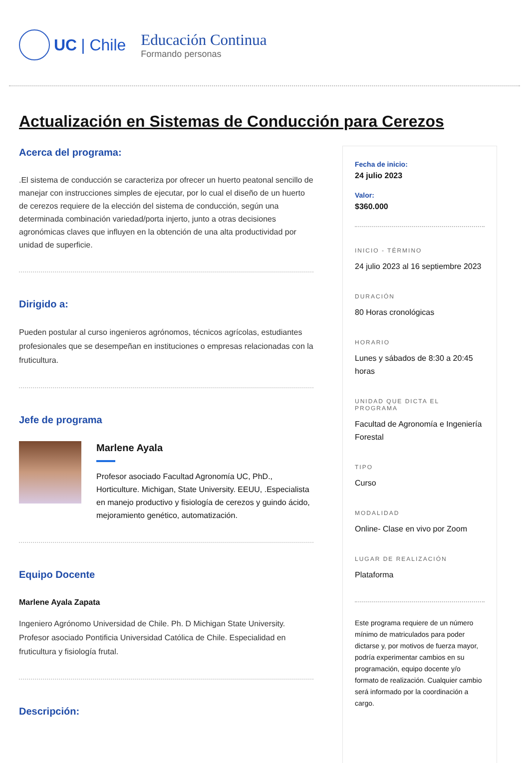UC | Chile
Educación Continua
Formando personas
Actualización en Sistemas de Conducción para Cerezos
Acerca del programa:
.El sistema de conducción se caracteriza por ofrecer un huerto peatonal sencillo de manejar con instrucciones simples de ejecutar, por lo cual el diseño de un huerto de cerezos requiere de la elección del sistema de conducción, según una determinada combinación variedad/porta injerto, junto a otras decisiones agronómicas claves que influyen en la obtención de una alta productividad por unidad de superficie.
Dirigido a:
Pueden postular al curso ingenieros agrónomos, técnicos agrícolas, estudiantes profesionales que se desempeñan en instituciones o empresas relacionadas con la fruticultura.
Jefe de programa
Marlene Ayala
Profesor asociado Facultad Agronomía UC, PhD., Horticulture. Michigan, State University. EEUU, .Especialista en manejo productivo y fisiología de cerezos y guindo ácido, mejoramiento genético, automatización.
Equipo Docente
Marlene Ayala Zapata
Ingeniero Agrónomo Universidad de Chile. Ph. D Michigan State University. Profesor asociado Pontificia Universidad Católica de Chile. Especialidad en fruticultura y fisiología frutal.
Descripción:
Fecha de inicio:
24 julio 2023
Valor:
$360.000
INICIO - TÉRMINO
24 julio 2023 al 16 septiembre 2023
DURACIÓN
80 Horas cronológicas
HORARIO
Lunes y sábados de 8:30 a 20:45 horas
UNIDAD QUE DICTA EL PROGRAMA
Facultad de Agronomía e Ingeniería Forestal
TIPO
Curso
MODALIDAD
Online- Clase en vivo por Zoom
LUGAR DE REALIZACIÓN
Plataforma
Este programa requiere de un número mínimo de matriculados para poder dictarse y, por motivos de fuerza mayor, podría experimentar cambios en su programación, equipo docente y/o formato de realización. Cualquier cambio será informado por la coordinación a cargo.